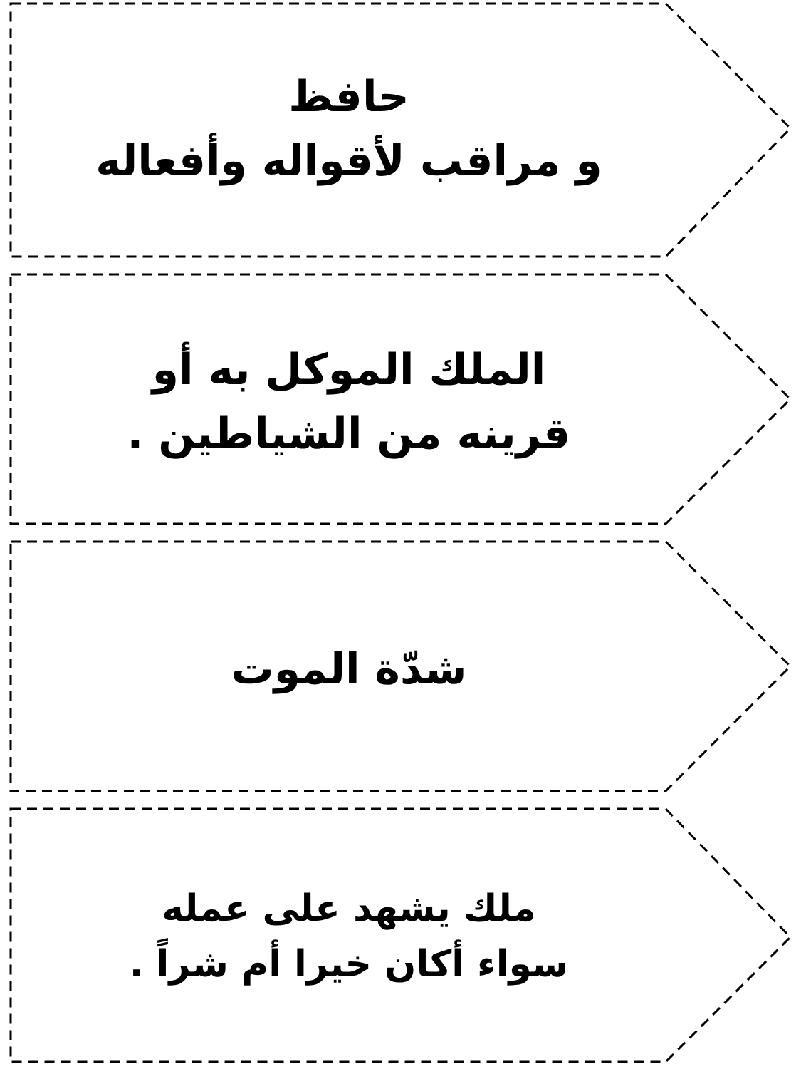حافظ
و مراقب لأقواله وأفعاله
الملك الموكل به أو
قرينه من الشياطين .
شدّة الموت
ملك يشهد على عمله
سواء أكان خيرا أم شراً .